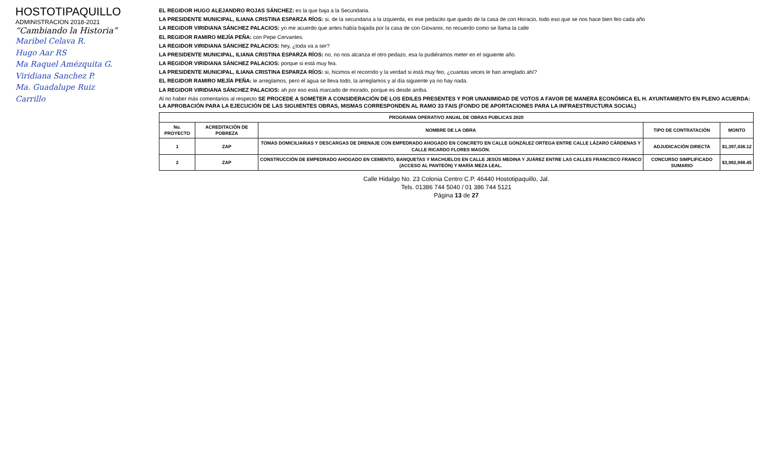HOSTOTIPAQUILLO
ADMINISTRACION 2018-2021
“Cambiando la Historia”
Maribel Celava R.
Hugo Aar RS
Ma Raquel Amézquita G.
Viridiana Sanchez P.
Ma. Guadalupe Ruiz
Carrillo
EL REGIDOR HUGO ALEJANDRO ROJAS SÁNCHEZ: es la que baja a la Secundaria.
LA PRESIDENTE MUNICIPAL, ILIANA CRISTINA ESPARZA RÍOS: si, de la secundaria a la izquierda, es ese pedacito que quedo de la casa de con Horacio, todo eso que se nos hace bien feo cada año
LA REGIDOR VIRIDIANA SÁNCHEZ PALACIOS: yo me acuerdo que antes había bajada por la casa de con Giovanni, no recuerdo como se llama la calle
EL REGIDOR RAMIRO MEJÍA PEÑA: con Pepe Cervantes.
LA REGIDOR VIRIDIANA SÁNCHEZ PALACIOS: hey, ¿toda va a ser?
LA PRESIDENTE MUNICIPAL, ILIANA CRISTINA ESPARZA RÍOS: no, no nos alcanza el otro pedazo, esa la pudiéramos meter en el siguiente año.
LA REGIDOR VIRIDIANA SÁNCHEZ PALACIOS: porque si está muy fea.
LA PRESIDENTE MUNICIPAL, ILIANA CRISTINA ESPARZA RÍOS: si, hicimos el recorrido y la verdad si está muy feo, ¿cuantas veces le han arreglado ahí?
EL REGIDOR RAMIRO MEJÍA PEÑA: le arreglamos, pero el agua se lleva todo, la arreglamos y al día siguiente ya no hay nada.
LA REGIDOR VIRIDIANA SÁNCHEZ PALACIOS: ah por eso está marcado de morado, porque es desde arriba.
Al no haber más comentarios al respecto SE PROCEDE A SOMETER A CONSIDERACIÓN DE LOS EDILES PRESENTES Y POR UNANIMIDAD DE VOTOS A FAVOR DE MANERA ECONÓMICA EL H. AYUNTAMIENTO EN PLENO ACUERDA: LA APROBACIÓN PARA LA EJECUCIÓN DE LAS SIGUIENTES OBRAS, MISMAS CORRESPONDEN AL RAMO 33 FAIS (FONDO DE APORTACIONES PARA LA INFRAESTRUCTURA SOCIAL)
| PROGRAMA OPERATIVO ANUAL DE OBRAS PUBLICAS 2020 | | | | |
| --- | --- | --- | --- | --- |
| No. PROYECTO | ACREDITACIÓN DE POBREZA | NOMBRE DE LA OBRA | TIPO DE CONTRATACIÓN | MONTO |
| 1 | ZAP | TOMAS DOMICILIARIAS Y DESCARGAS DE DRENAJE CON EMPEDRADO AHOGADO EN CONCRETO EN CALLE GONZÁLEZ ORTEGA ENTRE CALLE LÁZARO CÁRDENAS Y CALLE RICARDO FLORES MAGÓN. | ADJUDICACIÓN DIRECTA | $1,397,436.12 |
| 2 | ZAP | CONSTRUCCIÓN DE EMPEDRADO AHOGADO EN CEMENTO, BANQUETAS Y MACHUELOS EN CALLE JESÚS MEDINA Y JUÁREZ ENTRE LAS CALLES FRANCISCO FRANCO (ACCESO AL PANTEÓN) Y MARÍA MEZA LEAL. | CONCURSO SIMPLIFICADO SUMARIO | $3,982,948.45 |
Calle Hidalgo No. 23 Colonia Centro C.P. 46440 Hostotipaquillo, Jal.
Tels. 01386 744 5040 / 01 386 744 5121
Página 13 de 27